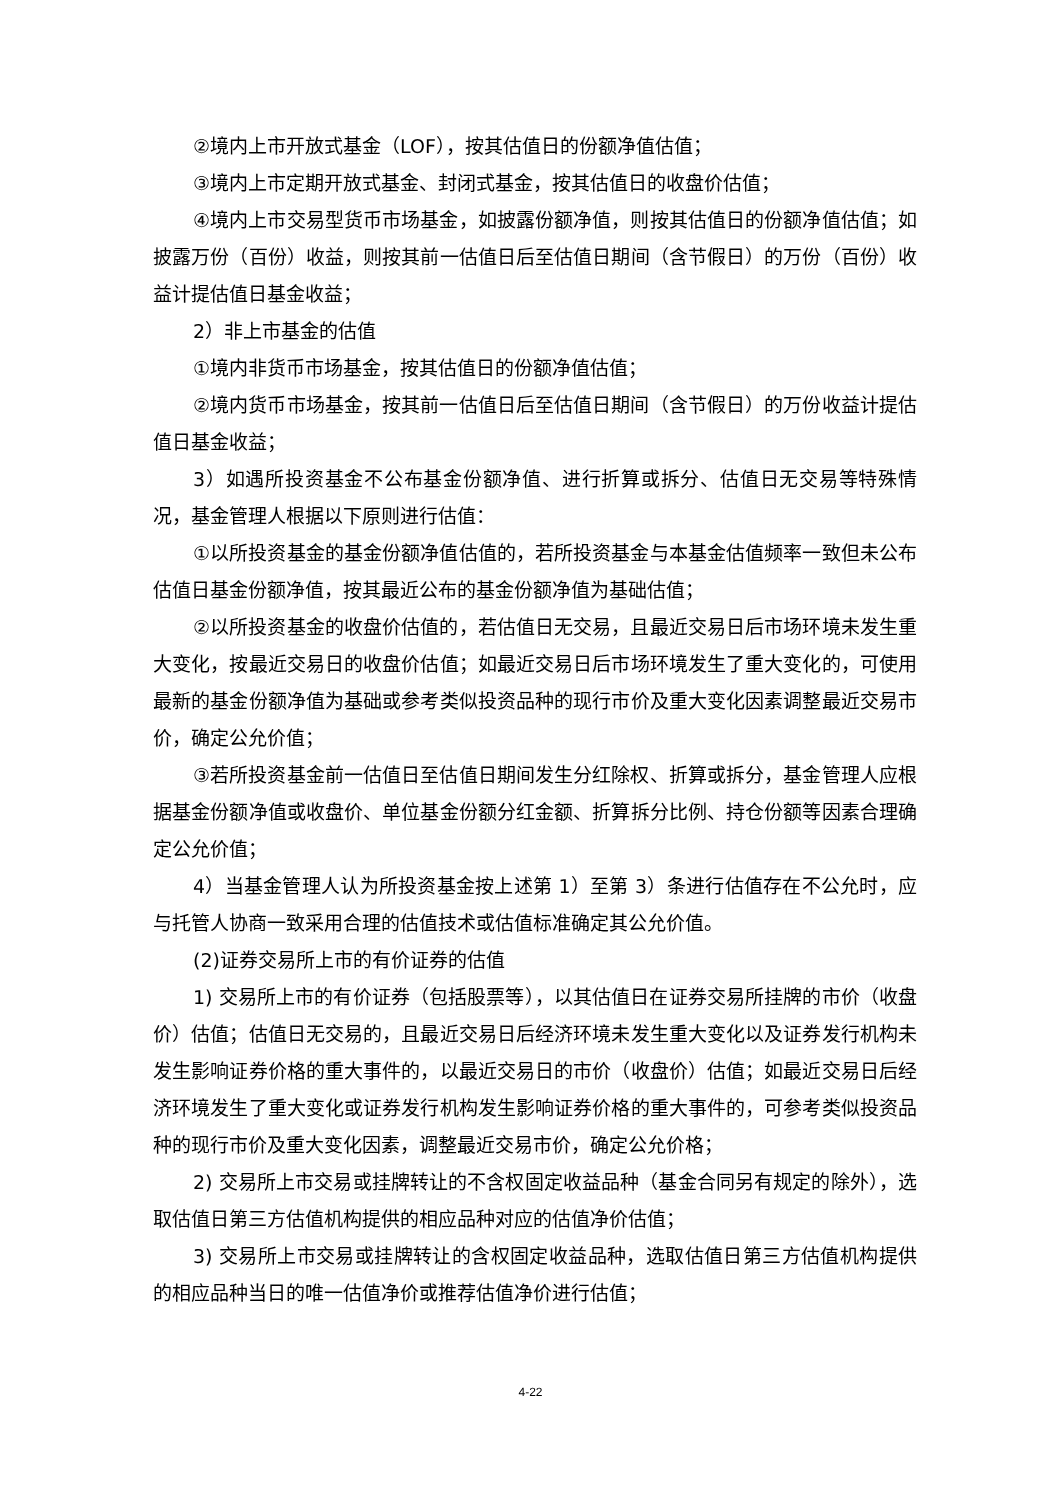②境内上市开放式基金（LOF），按其估值日的份额净值估值；
③境内上市定期开放式基金、封闭式基金，按其估值日的收盘价估值；
④境内上市交易型货币市场基金，如披露份额净值，则按其估值日的份额净值估值；如披露万份（百份）收益，则按其前一估值日后至估值日期间（含节假日）的万份（百份）收益计提估值日基金收益；
2）非上市基金的估值
①境内非货币市场基金，按其估值日的份额净值估值；
②境内货币市场基金，按其前一估值日后至估值日期间（含节假日）的万份收益计提估值日基金收益；
3）如遇所投资基金不公布基金份额净值、进行折算或拆分、估值日无交易等特殊情况，基金管理人根据以下原则进行估值：
①以所投资基金的基金份额净值估值的，若所投资基金与本基金估值频率一致但未公布估值日基金份额净值，按其最近公布的基金份额净值为基础估值；
②以所投资基金的收盘价估值的，若估值日无交易，且最近交易日后市场环境未发生重大变化，按最近交易日的收盘价估值；如最近交易日后市场环境发生了重大变化的，可使用最新的基金份额净值为基础或参考类似投资品种的现行市价及重大变化因素调整最近交易市价，确定公允价值；
③若所投资基金前一估值日至估值日期间发生分红除权、折算或拆分，基金管理人应根据基金份额净值或收盘价、单位基金份额分红金额、折算拆分比例、持仓份额等因素合理确定公允价值；
4）当基金管理人认为所投资基金按上述第 1）至第 3）条进行估值存在不公允时，应与托管人协商一致采用合理的估值技术或估值标准确定其公允价值。
(2)证券交易所上市的有价证券的估值
1) 交易所上市的有价证券（包括股票等），以其估值日在证券交易所挂牌的市价（收盘价）估值；估值日无交易的，且最近交易日后经济环境未发生重大变化以及证券发行机构未发生影响证券价格的重大事件的，以最近交易日的市价（收盘价）估值；如最近交易日后经济环境发生了重大变化或证券发行机构发生影响证券价格的重大事件的，可参考类似投资品种的现行市价及重大变化因素，调整最近交易市价，确定公允价格；
2) 交易所上市交易或挂牌转让的不含权固定收益品种（基金合同另有规定的除外），选取估值日第三方估值机构提供的相应品种对应的估值净价估值；
3) 交易所上市交易或挂牌转让的含权固定收益品种，选取估值日第三方估值机构提供的相应品种当日的唯一估值净价或推荐估值净价进行估值；
4-22